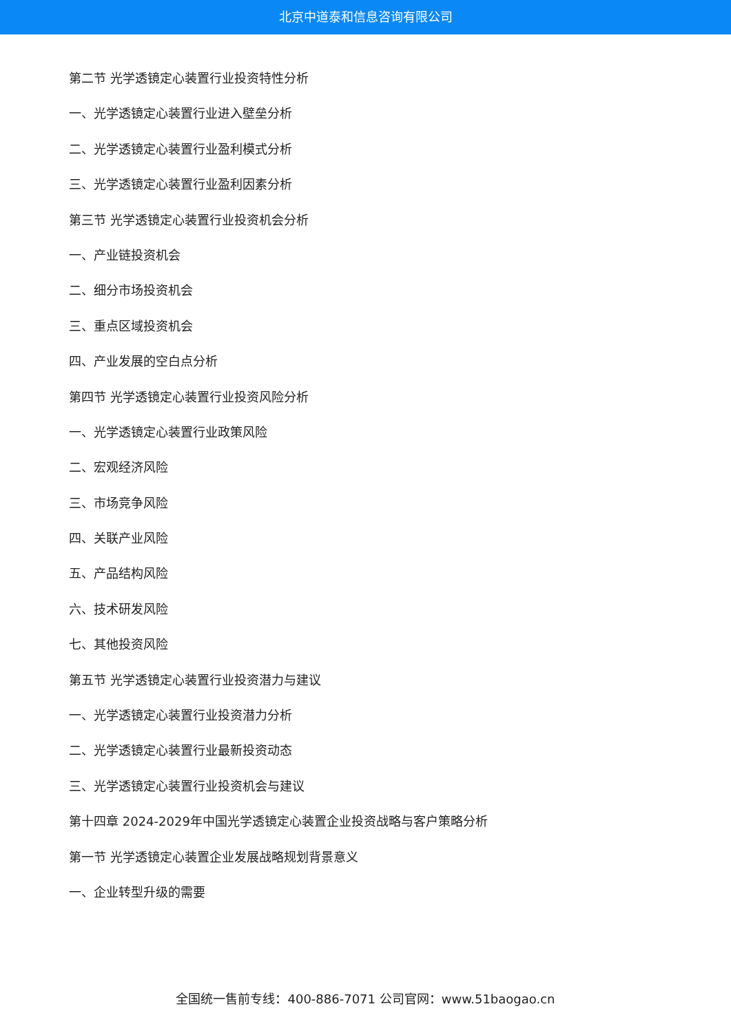北京中道泰和信息咨询有限公司
第二节 光学透镜定心装置行业投资特性分析
一、光学透镜定心装置行业进入壁垒分析
二、光学透镜定心装置行业盈利模式分析
三、光学透镜定心装置行业盈利因素分析
第三节 光学透镜定心装置行业投资机会分析
一、产业链投资机会
二、细分市场投资机会
三、重点区域投资机会
四、产业发展的空白点分析
第四节 光学透镜定心装置行业投资风险分析
一、光学透镜定心装置行业政策风险
二、宏观经济风险
三、市场竞争风险
四、关联产业风险
五、产品结构风险
六、技术研发风险
七、其他投资风险
第五节 光学透镜定心装置行业投资潜力与建议
一、光学透镜定心装置行业投资潜力分析
二、光学透镜定心装置行业最新投资动态
三、光学透镜定心装置行业投资机会与建议
第十四章 2024-2029年中国光学透镜定心装置企业投资战略与客户策略分析
第一节 光学透镜定心装置企业发展战略规划背景意义
一、企业转型升级的需要
全国统一售前专线：400-886-7071 公司官网：www.51baogao.cn